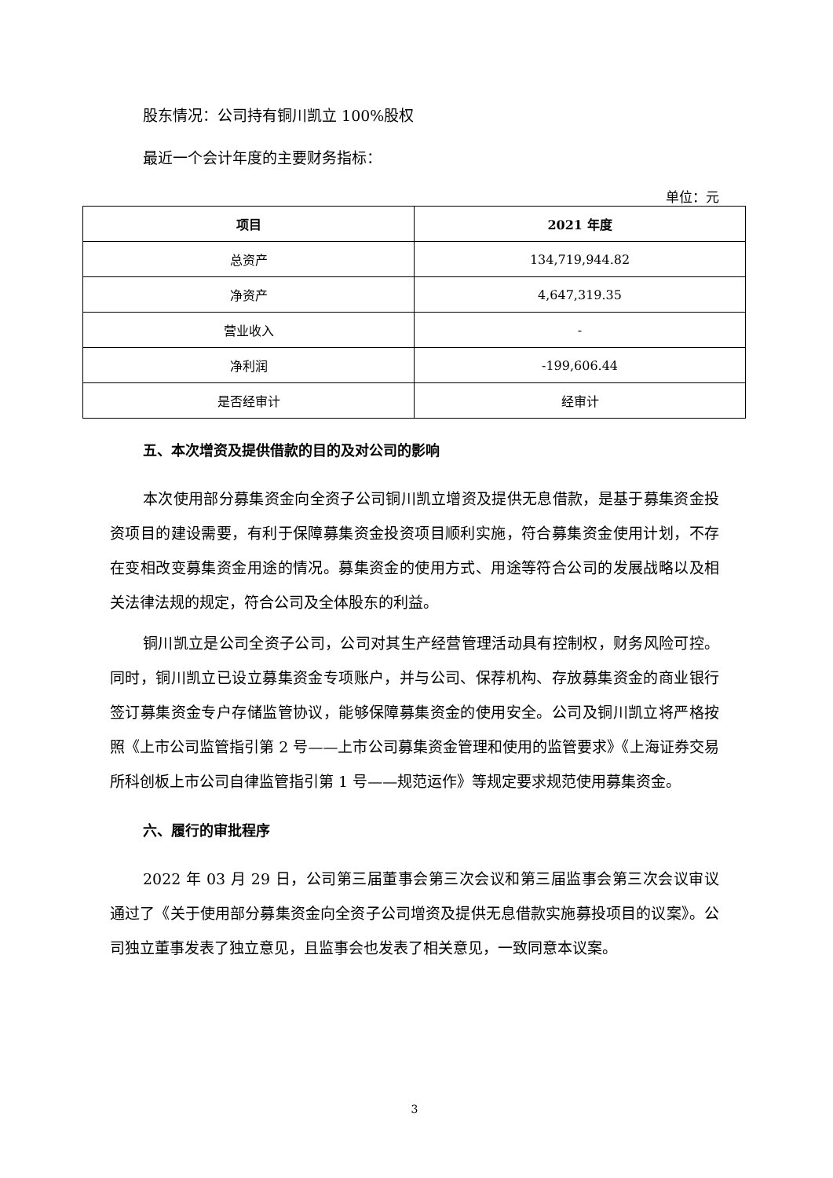股东情况：公司持有铜川凯立 100%股权
最近一个会计年度的主要财务指标：
单位：元
| 项目 | 2021 年度 |
| --- | --- |
| 总资产 | 134,719,944.82 |
| 净资产 | 4,647,319.35 |
| 营业收入 | - |
| 净利润 | -199,606.44 |
| 是否经审计 | 经审计 |
五、本次增资及提供借款的目的及对公司的影响
本次使用部分募集资金向全资子公司铜川凯立增资及提供无息借款，是基于募集资金投资项目的建设需要，有利于保障募集资金投资项目顺利实施，符合募集资金使用计划，不存在变相改变募集资金用途的情况。募集资金的使用方式、用途等符合公司的发展战略以及相关法律法规的规定，符合公司及全体股东的利益。
铜川凯立是公司全资子公司，公司对其生产经营管理活动具有控制权，财务风险可控。同时，铜川凯立已设立募集资金专项账户，并与公司、保荐机构、存放募集资金的商业银行签订募集资金专户存储监管协议，能够保障募集资金的使用安全。公司及铜川凯立将严格按照《上市公司监管指引第 2 号——上市公司募集资金管理和使用的监管要求》《上海证券交易所科创板上市公司自律监管指引第 1 号——规范运作》等规定要求规范使用募集资金。
六、履行的审批程序
2022 年 03 月 29 日，公司第三届董事会第三次会议和第三届监事会第三次会议审议通过了《关于使用部分募集资金向全资子公司增资及提供无息借款实施募投项目的议案》。公司独立董事发表了独立意见，且监事会也发表了相关意见，一致同意本议案。
3